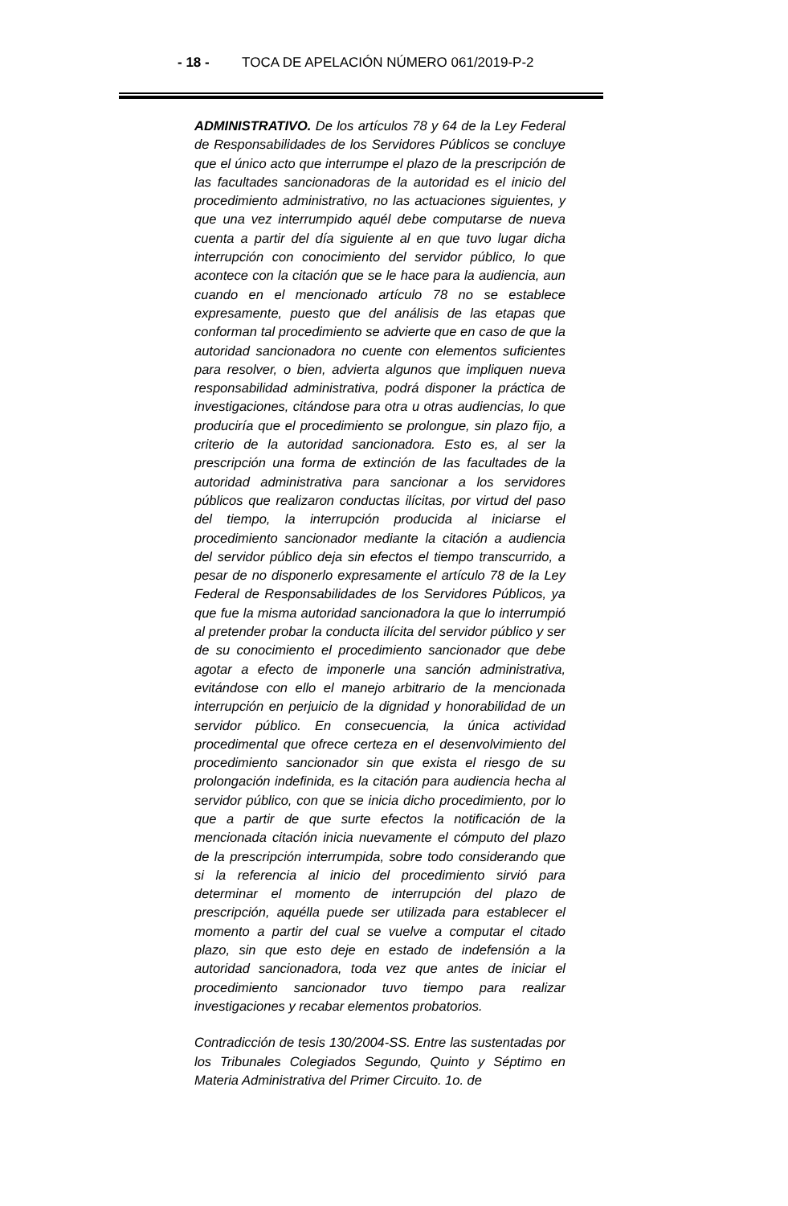- 18 - TOCA DE APELACIÓN NÚMERO 061/2019-P-2
ADMINISTRATIVO. De los artículos 78 y 64 de la Ley Federal de Responsabilidades de los Servidores Públicos se concluye que el único acto que interrumpe el plazo de la prescripción de las facultades sancionadoras de la autoridad es el inicio del procedimiento administrativo, no las actuaciones siguientes, y que una vez interrumpido aquél debe computarse de nueva cuenta a partir del día siguiente al en que tuvo lugar dicha interrupción con conocimiento del servidor público, lo que acontece con la citación que se le hace para la audiencia, aun cuando en el mencionado artículo 78 no se establece expresamente, puesto que del análisis de las etapas que conforman tal procedimiento se advierte que en caso de que la autoridad sancionadora no cuente con elementos suficientes para resolver, o bien, advierta algunos que impliquen nueva responsabilidad administrativa, podrá disponer la práctica de investigaciones, citándose para otra u otras audiencias, lo que produciría que el procedimiento se prolongue, sin plazo fijo, a criterio de la autoridad sancionadora. Esto es, al ser la prescripción una forma de extinción de las facultades de la autoridad administrativa para sancionar a los servidores públicos que realizaron conductas ilícitas, por virtud del paso del tiempo, la interrupción producida al iniciarse el procedimiento sancionador mediante la citación a audiencia del servidor público deja sin efectos el tiempo transcurrido, a pesar de no disponerlo expresamente el artículo 78 de la Ley Federal de Responsabilidades de los Servidores Públicos, ya que fue la misma autoridad sancionadora la que lo interrumpió al pretender probar la conducta ilícita del servidor público y ser de su conocimiento el procedimiento sancionador que debe agotar a efecto de imponerle una sanción administrativa, evitándose con ello el manejo arbitrario de la mencionada interrupción en perjuicio de la dignidad y honorabilidad de un servidor público. En consecuencia, la única actividad procedimental que ofrece certeza en el desenvolvimiento del procedimiento sancionador sin que exista el riesgo de su prolongación indefinida, es la citación para audiencia hecha al servidor público, con que se inicia dicho procedimiento, por lo que a partir de que surte efectos la notificación de la mencionada citación inicia nuevamente el cómputo del plazo de la prescripción interrumpida, sobre todo considerando que si la referencia al inicio del procedimiento sirvió para determinar el momento de interrupción del plazo de prescripción, aquélla puede ser utilizada para establecer el momento a partir del cual se vuelve a computar el citado plazo, sin que esto deje en estado de indefensión a la autoridad sancionadora, toda vez que antes de iniciar el procedimiento sancionador tuvo tiempo para realizar investigaciones y recabar elementos probatorios.
Contradicción de tesis 130/2004-SS. Entre las sustentadas por los Tribunales Colegiados Segundo, Quinto y Séptimo en Materia Administrativa del Primer Circuito. 1o. de